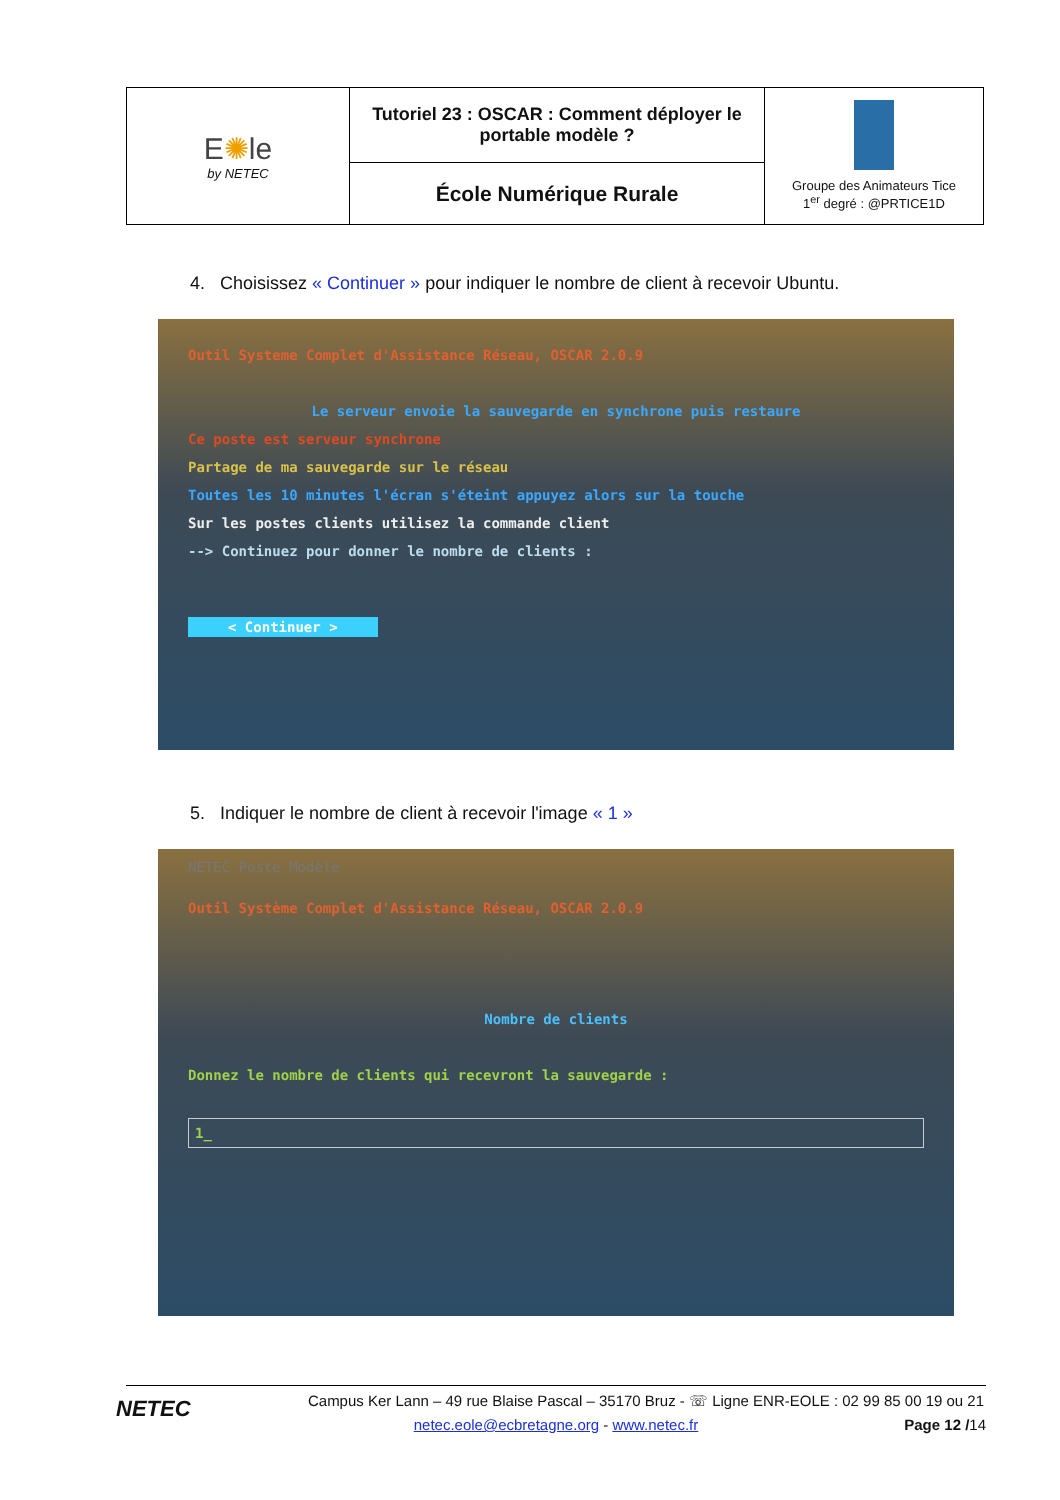| E ✺ le by NETEC | Tutoriel 23 : OSCAR : Comment déployer le portable modèle ? | Groupe des Animateurs Tice 1<sup>er</sup> degré : @PRTICE1D |
| | École Numérique Rurale | |
4. Choisissez « Continuer » pour indiquer le nombre de client à recevoir Ubuntu.
Outil Systeme Complet d'Assistance Réseau, OSCAR 2.0.9
Le serveur envoie la sauvegarde en synchrone puis restaure
Ce poste est serveur synchrone
Partage de ma sauvegarde sur le réseau
Toutes les 10 minutes l'écran s'éteint appuyez alors sur la touche
Sur les postes clients utilisez la commande client
--> Continuez pour donner le nombre de clients :
< Continuer >
5. Indiquer le nombre de client à recevoir l'image « 1 »
NETEC Poste Modèle
Outil Système Complet d'Assistance Réseau, OSCAR 2.0.9
Nombre de clients
Donnez le nombre de clients qui recevront la sauvegarde :
1_
NETEC
Campus Ker Lann – 49 rue Blaise Pascal – 35170 Bruz - ☏ Ligne ENR-EOLE : 02 99 85 00 19 ou 21
netec.eole@ecbretagne.org - www.netec.fr Page 12 /14